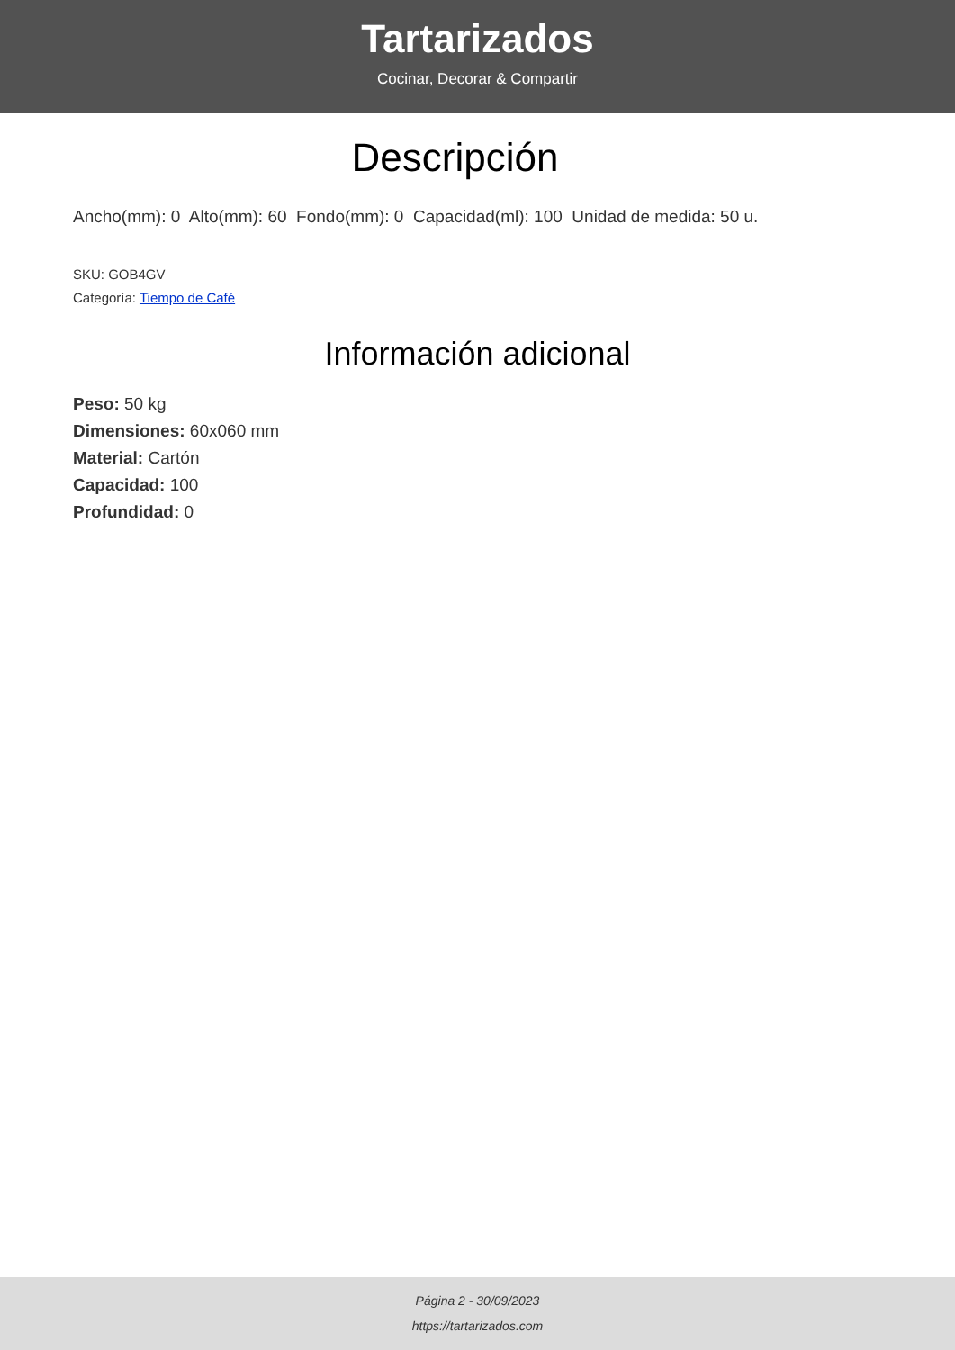Tartarizados
Cocinar, Decorar & Compartir
Descripción
Ancho(mm): 0 Alto(mm): 60 Fondo(mm): 0 Capacidad(ml): 100 Unidad de medida: 50 u.
SKU: GOB4GV
Categoría: Tiempo de Café
Información adicional
Peso: 50 kg
Dimensiones: 60x060 mm
Material: Cartón
Capacidad: 100
Profundidad: 0
Página 2 - 30/09/2023
https://tartarizados.com